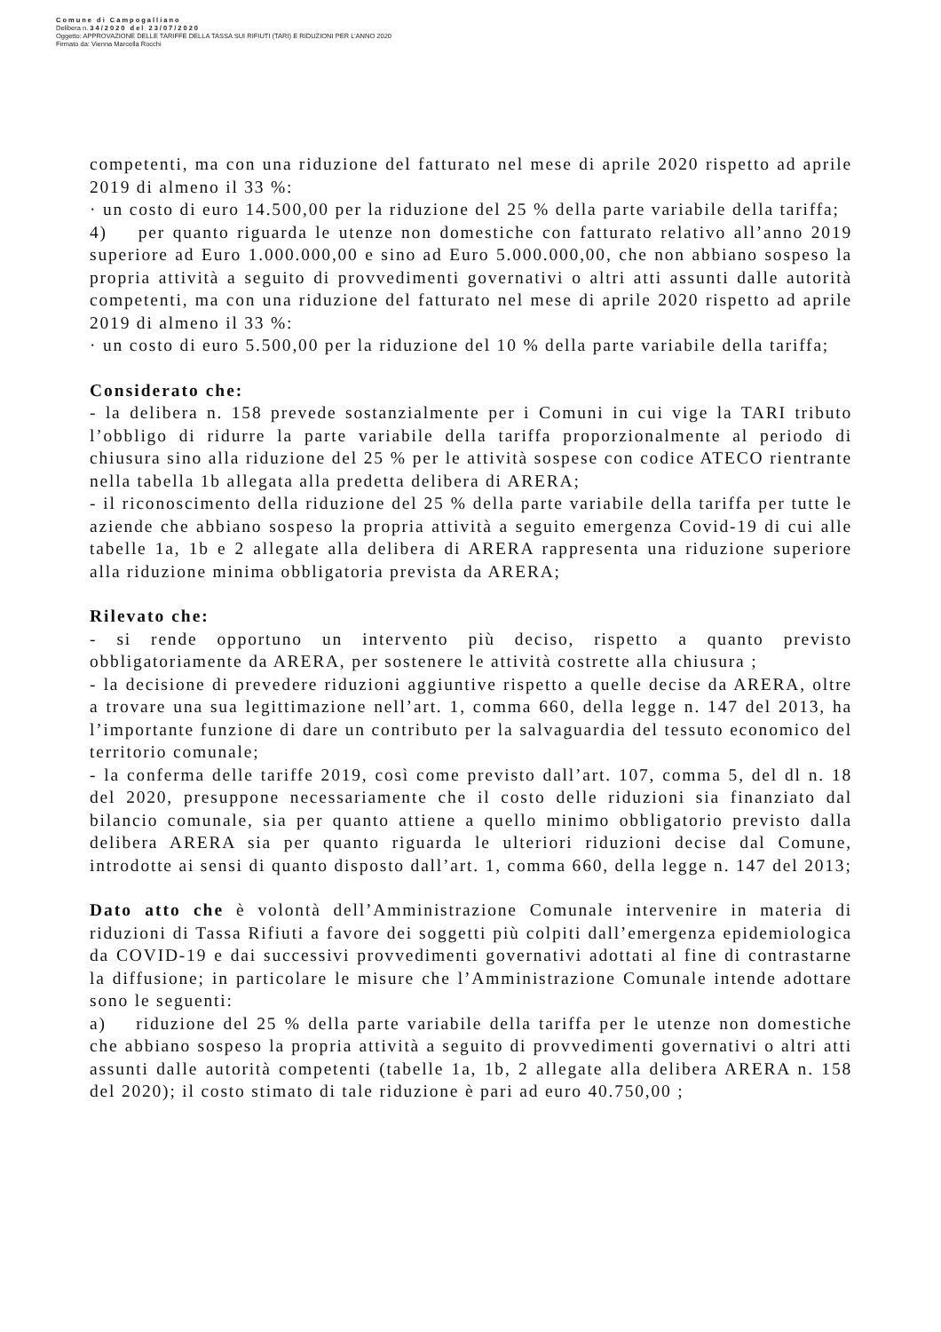Comune di Campogalliano
Delibera n. 34/2020 del 23/07/2020
Oggetto: APPROVAZIONE DELLE TARIFFE DELLA TASSA SUI RIFIUTI (TARI) E RIDUZIONI PER L’ANNO 2020
Firmato da: Vienna Marcella Rocchi
competenti, ma con una riduzione del fatturato nel mese di aprile 2020 rispetto ad aprile 2019 di almeno il 33 %:
· un costo di euro 14.500,00 per la riduzione del 25 % della parte variabile della tariffa;
4) per quanto riguarda le utenze non domestiche con fatturato relativo all’anno 2019 superiore ad Euro 1.000.000,00 e sino ad Euro 5.000.000,00, che non abbiano sospeso la propria attività a seguito di provvedimenti governativi o altri atti assunti dalle autorità competenti, ma con una riduzione del fatturato nel mese di aprile 2020 rispetto ad aprile 2019 di almeno il 33 %:
· un costo di euro 5.500,00 per la riduzione del 10 % della parte variabile della tariffa;
Considerato che:
- la delibera n. 158 prevede sostanzialmente per i Comuni in cui vige la TARI tributo l’obbligo di ridurre la parte variabile della tariffa proporzionalmente al periodo di chiusura sino alla riduzione del 25 % per le attività sospese con codice ATECO rientrante nella tabella 1b allegata alla predetta delibera di ARERA;
- il riconoscimento della riduzione del 25 % della parte variabile della tariffa per tutte le aziende che abbiano sospeso la propria attività a seguito emergenza Covid-19 di cui alle tabelle 1a, 1b e 2 allegate alla delibera di ARERA rappresenta una riduzione superiore alla riduzione minima obbligatoria prevista da ARERA;
Rilevato che:
- si rende opportuno un intervento più deciso, rispetto a quanto previsto obbligatoriamente da ARERA, per sostenere le attività costrette alla chiusura ;
- la decisione di prevedere riduzioni aggiuntive rispetto a quelle decise da ARERA, oltre a trovare una sua legittimazione nell’art. 1, comma 660, della legge n. 147 del 2013, ha l’importante funzione di dare un contributo per la salvaguardia del tessuto economico del territorio comunale;
- la conferma delle tariffe 2019, così come previsto dall’art. 107, comma 5, del dl n. 18 del 2020, presuppone necessariamente che il costo delle riduzioni sia finanziato dal bilancio comunale, sia per quanto attiene a quello minimo obbligatorio previsto dalla delibera ARERA sia per quanto riguarda le ulteriori riduzioni decise dal Comune, introdotte ai sensi di quanto disposto dall’art. 1, comma 660, della legge n. 147 del 2013;
Dato atto che è volontà dell’Amministrazione Comunale intervenire in materia di riduzioni di Tassa Rifiuti a favore dei soggetti più colpiti dall’emergenza epidemiologica da COVID-19 e dai successivi provvedimenti governativi adottati al fine di contrastarne la diffusione; in particolare le misure che l’Amministrazione Comunale intende adottare sono le seguenti:
a) riduzione del 25 % della parte variabile della tariffa per le utenze non domestiche che abbiano sospeso la propria attività a seguito di provvedimenti governativi o altri atti assunti dalle autorità competenti (tabelle 1a, 1b, 2 allegate alla delibera ARERA n. 158 del 2020); il costo stimato di tale riduzione è pari ad euro 40.750,00 ;